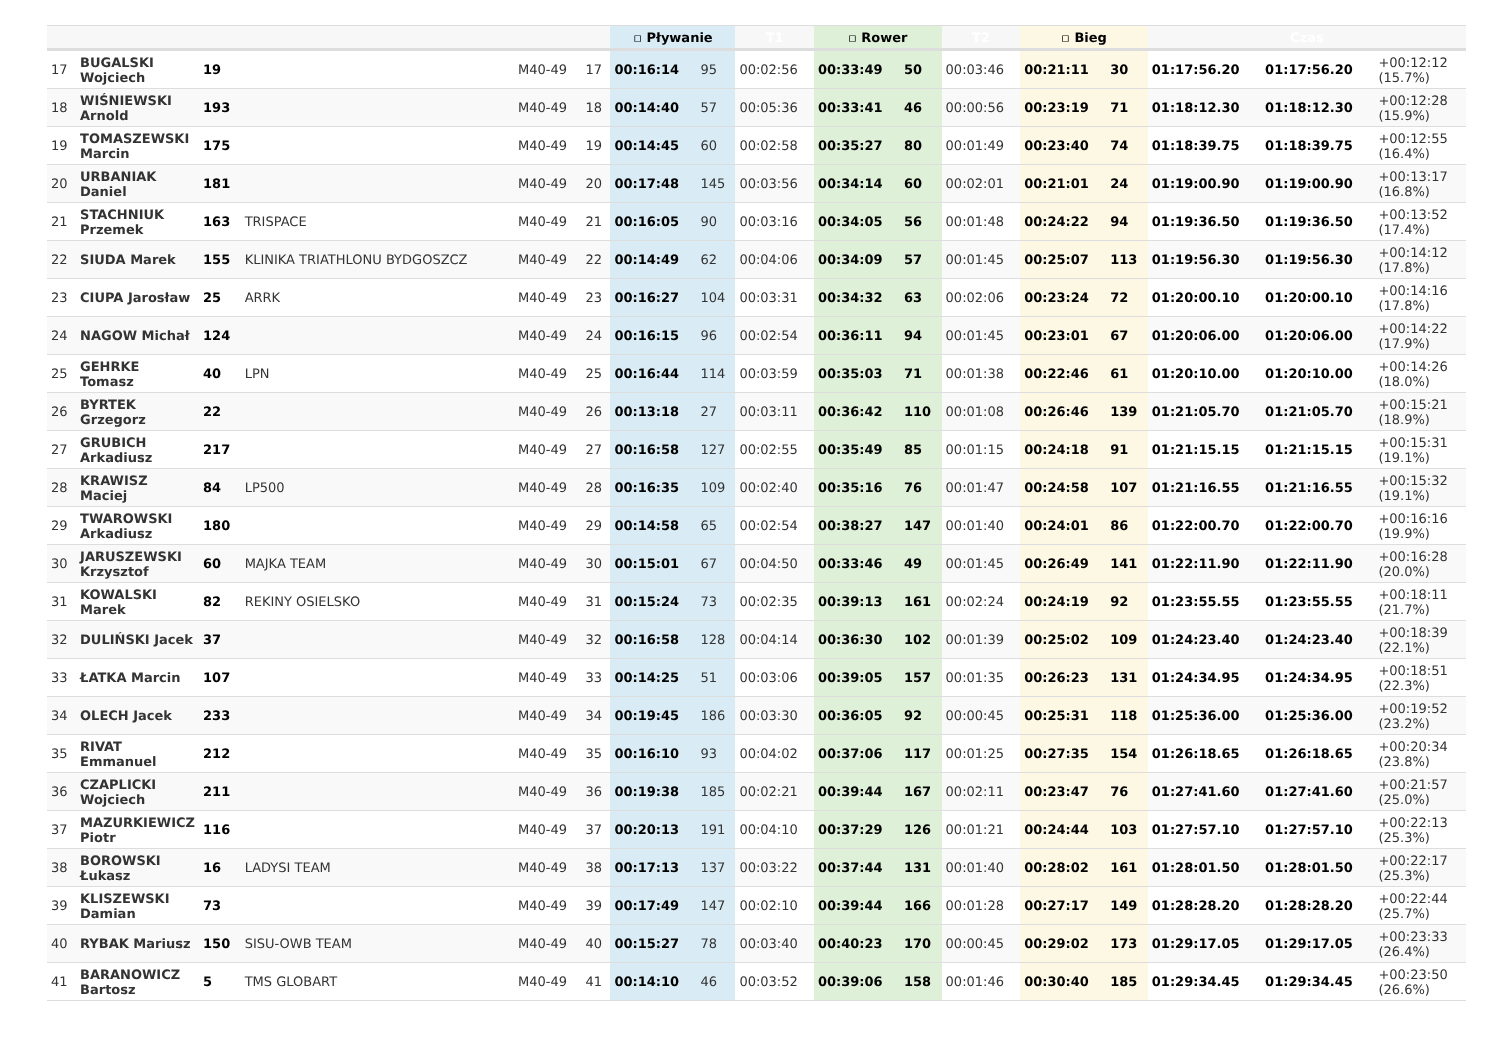| | | | | | | ▫ Pływanie | | T1 | ▫ Rower | | T2 | ▫ Bieg | | Czas | | |
| --- | --- | --- | --- | --- | --- | --- | --- | --- | --- | --- | --- | --- | --- | --- | --- | --- |
| 17 | BUGALSKI Wojciech | 19 | | M40-49 | 17 | 00:16:14 | 95 | 00:02:56 | 00:33:49 | 50 | 00:03:46 | 00:21:11 | 30 | 01:17:56.20 | 01:17:56.20 | +00:12:12 (15.7%) |
| 18 | WIŚNIEWSKI Arnold | 193 | | M40-49 | 18 | 00:14:40 | 57 | 00:05:36 | 00:33:41 | 46 | 00:00:56 | 00:23:19 | 71 | 01:18:12.30 | 01:18:12.30 | +00:12:28 (15.9%) |
| 19 | TOMASZEWSKI Marcin | 175 | | M40-49 | 19 | 00:14:45 | 60 | 00:02:58 | 00:35:27 | 80 | 00:01:49 | 00:23:40 | 74 | 01:18:39.75 | 01:18:39.75 | +00:12:55 (16.4%) |
| 20 | URBANIAK Daniel | 181 | | M40-49 | 20 | 00:17:48 | 145 | 00:03:56 | 00:34:14 | 60 | 00:02:01 | 00:21:01 | 24 | 01:19:00.90 | 01:19:00.90 | +00:13:17 (16.8%) |
| 21 | STACHNIUK Przemek | 163 | TRISPACE | M40-49 | 21 | 00:16:05 | 90 | 00:03:16 | 00:34:05 | 56 | 00:01:48 | 00:24:22 | 94 | 01:19:36.50 | 01:19:36.50 | +00:13:52 (17.4%) |
| 22 | SIUDA Marek | 155 | KLINIKA TRIATHLONU BYDGOSZCZ | M40-49 | 22 | 00:14:49 | 62 | 00:04:06 | 00:34:09 | 57 | 00:01:45 | 00:25:07 | 113 | 01:19:56.30 | 01:19:56.30 | +00:14:12 (17.8%) |
| 23 | CIUPA Jarosław | 25 | ARRK | M40-49 | 23 | 00:16:27 | 104 | 00:03:31 | 00:34:32 | 63 | 00:02:06 | 00:23:24 | 72 | 01:20:00.10 | 01:20:00.10 | +00:14:16 (17.8%) |
| 24 | NAGOW Michał | 124 | | M40-49 | 24 | 00:16:15 | 96 | 00:02:54 | 00:36:11 | 94 | 00:01:45 | 00:23:01 | 67 | 01:20:06.00 | 01:20:06.00 | +00:14:22 (17.9%) |
| 25 | GEHRKE Tomasz | 40 | LPN | M40-49 | 25 | 00:16:44 | 114 | 00:03:59 | 00:35:03 | 71 | 00:01:38 | 00:22:46 | 61 | 01:20:10.00 | 01:20:10.00 | +00:14:26 (18.0%) |
| 26 | BYRTEK Grzegorz | 22 | | M40-49 | 26 | 00:13:18 | 27 | 00:03:11 | 00:36:42 | 110 | 00:01:08 | 00:26:46 | 139 | 01:21:05.70 | 01:21:05.70 | +00:15:21 (18.9%) |
| 27 | GRUBICH Arkadiusz | 217 | | M40-49 | 27 | 00:16:58 | 127 | 00:02:55 | 00:35:49 | 85 | 00:01:15 | 00:24:18 | 91 | 01:21:15.15 | 01:21:15.15 | +00:15:31 (19.1%) |
| 28 | KRAWISZ Maciej | 84 | LP500 | M40-49 | 28 | 00:16:35 | 109 | 00:02:40 | 00:35:16 | 76 | 00:01:47 | 00:24:58 | 107 | 01:21:16.55 | 01:21:16.55 | +00:15:32 (19.1%) |
| 29 | TWAROWSKI Arkadiusz | 180 | | M40-49 | 29 | 00:14:58 | 65 | 00:02:54 | 00:38:27 | 147 | 00:01:40 | 00:24:01 | 86 | 01:22:00.70 | 01:22:00.70 | +00:16:16 (19.9%) |
| 30 | JARUSZEWSKI Krzysztof | 60 | MAJKA TEAM | M40-49 | 30 | 00:15:01 | 67 | 00:04:50 | 00:33:46 | 49 | 00:01:45 | 00:26:49 | 141 | 01:22:11.90 | 01:22:11.90 | +00:16:28 (20.0%) |
| 31 | KOWALSKI Marek | 82 | REKINY OSIELSKO | M40-49 | 31 | 00:15:24 | 73 | 00:02:35 | 00:39:13 | 161 | 00:02:24 | 00:24:19 | 92 | 01:23:55.55 | 01:23:55.55 | +00:18:11 (21.7%) |
| 32 | DULIŃSKI Jacek | 37 | | M40-49 | 32 | 00:16:58 | 128 | 00:04:14 | 00:36:30 | 102 | 00:01:39 | 00:25:02 | 109 | 01:24:23.40 | 01:24:23.40 | +00:18:39 (22.1%) |
| 33 | ŁATKA Marcin | 107 | | M40-49 | 33 | 00:14:25 | 51 | 00:03:06 | 00:39:05 | 157 | 00:01:35 | 00:26:23 | 131 | 01:24:34.95 | 01:24:34.95 | +00:18:51 (22.3%) |
| 34 | OLECH Jacek | 233 | | M40-49 | 34 | 00:19:45 | 186 | 00:03:30 | 00:36:05 | 92 | 00:00:45 | 00:25:31 | 118 | 01:25:36.00 | 01:25:36.00 | +00:19:52 (23.2%) |
| 35 | RIVAT Emmanuel | 212 | | M40-49 | 35 | 00:16:10 | 93 | 00:04:02 | 00:37:06 | 117 | 00:01:25 | 00:27:35 | 154 | 01:26:18.65 | 01:26:18.65 | +00:20:34 (23.8%) |
| 36 | CZAPLICKI Wojciech | 211 | | M40-49 | 36 | 00:19:38 | 185 | 00:02:21 | 00:39:44 | 167 | 00:02:11 | 00:23:47 | 76 | 01:27:41.60 | 01:27:41.60 | +00:21:57 (25.0%) |
| 37 | MAZURKIEWICZ Piotr | 116 | | M40-49 | 37 | 00:20:13 | 191 | 00:04:10 | 00:37:29 | 126 | 00:01:21 | 00:24:44 | 103 | 01:27:57.10 | 01:27:57.10 | +00:22:13 (25.3%) |
| 38 | BOROWSKI Łukasz | 16 | LADYSI TEAM | M40-49 | 38 | 00:17:13 | 137 | 00:03:22 | 00:37:44 | 131 | 00:01:40 | 00:28:02 | 161 | 01:28:01.50 | 01:28:01.50 | +00:22:17 (25.3%) |
| 39 | KLISZEWSKI Damian | 73 | | M40-49 | 39 | 00:17:49 | 147 | 00:02:10 | 00:39:44 | 166 | 00:01:28 | 00:27:17 | 149 | 01:28:28.20 | 01:28:28.20 | +00:22:44 (25.7%) |
| 40 | RYBAK Mariusz | 150 | SISU-OWB TEAM | M40-49 | 40 | 00:15:27 | 78 | 00:03:40 | 00:40:23 | 170 | 00:00:45 | 00:29:02 | 173 | 01:29:17.05 | 01:29:17.05 | +00:23:33 (26.4%) |
| 41 | BARANOWICZ Bartosz | 5 | TMS GLOBART | M40-49 | 41 | 00:14:10 | 46 | 00:03:52 | 00:39:06 | 158 | 00:01:46 | 00:30:40 | 185 | 01:29:34.45 | 01:29:34.45 | +00:23:50 (26.6%) |